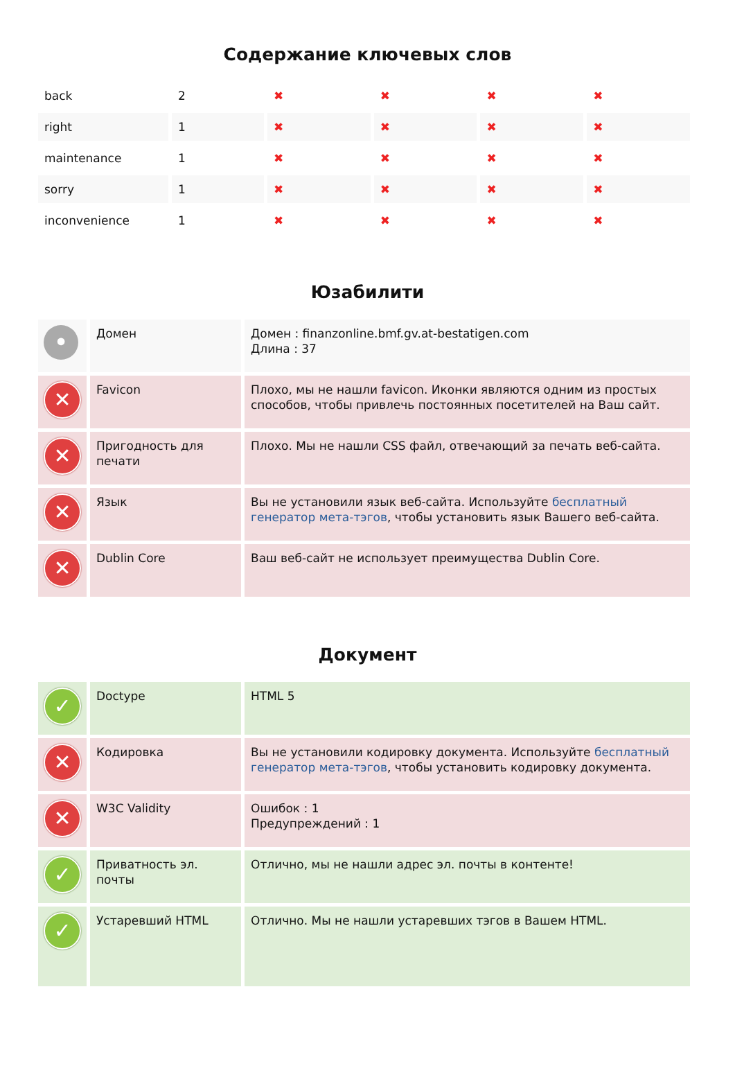Содержание ключевых слов
| back | 2 | ✖ | ✖ | ✖ | ✖ |
| right | 1 | ✖ | ✖ | ✖ | ✖ |
| maintenance | 1 | ✖ | ✖ | ✖ | ✖ |
| sorry | 1 | ✖ | ✖ | ✖ | ✖ |
| inconvenience | 1 | ✖ | ✖ | ✖ | ✖ |
Юзабилити
| • | Домен | Домен : finanzonline.bmf.gv.at-bestatigen.com Длина : 37 |
| ✕ | Favicon | Плохо, мы не нашли favicon. Иконки являются одним из простых способов, чтобы привлечь постоянных посетителей на Ваш сайт. |
| ✕ | Пригодность для печати | Плохо. Мы не нашли CSS файл, отвечающий за печать веб-сайта. |
| ✕ | Язык | Вы не установили язык веб-сайта. Используйте бесплатный генератор мета-тэгов , чтобы установить язык Вашего веб-сайта. |
| ✕ | Dublin Core | Ваш веб-сайт не использует преимущества Dublin Core. |
Документ
| ✓ | Doctype | HTML 5 |
| ✕ | Кодировка | Вы не установили кодировку документа. Используйте бесплатный генератор мета-тэгов , чтобы установить кодировку документа. |
| ✕ | W3C Validity | Ошибок : 1 Предупреждений : 1 |
| ✓ | Приватность эл. почты | Отлично, мы не нашли адрес эл. почты в контенте! |
| ✓ | Устаревший HTML | Отлично. Мы не нашли устаревших тэгов в Вашем HTML. |